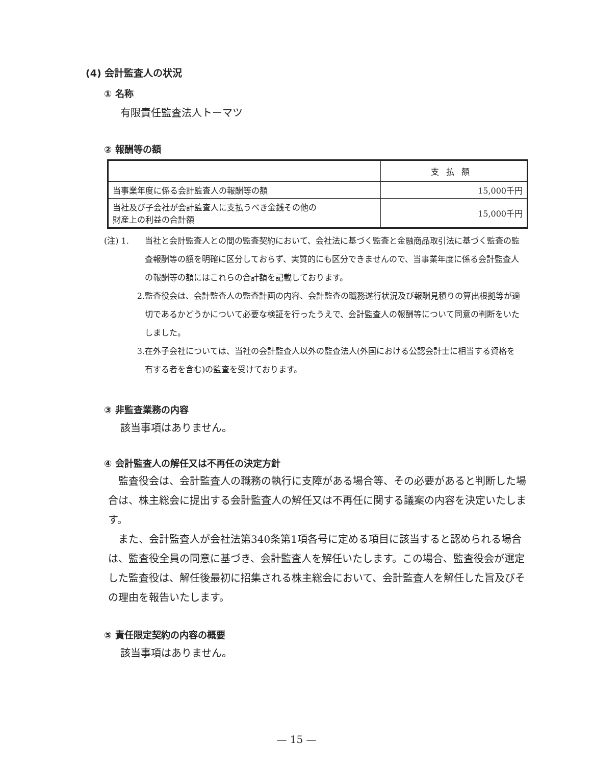(4) 会計監査人の状況
① 名称
有限責任監査法人トーマツ
② 報酬等の額
| | 支払額 |
| --- | --- |
| 当事業年度に係る会計監査人の報酬等の額 | 15,000千円 |
| 当社及び子会社が会計監査人に支払うべき金銭その他の 財産上の利益の合計額 | 15,000千円 |
(注) 1. 当社と会計監査人との間の監査契約において、会社法に基づく監査と金融商品取引法に基づく監査の監査報酬等の額を明確に区分しておらず、実質的にも区分できませんので、当事業年度に係る会計監査人の報酬等の額にはこれらの合計額を記載しております。
2. 監査役会は、会計監査人の監査計画の内容、会計監査の職務遂行状況及び報酬見積りの算出根拠等が適切であるかどうかについて必要な検証を行ったうえで、会計監査人の報酬等について同意の判断をいたしました。
3. 在外子会社については、当社の会計監査人以外の監査法人(外国における公認会計士に相当する資格を有する者を含む)の監査を受けております。
③ 非監査業務の内容
該当事項はありません。
④ 会計監査人の解任又は不再任の決定方針
　監査役会は、会計監査人の職務の執行に支障がある場合等、その必要があると判断した場合は、株主総会に提出する会計監査人の解任又は不再任に関する議案の内容を決定いたします。
　また、会計監査人が会社法第340条第1項各号に定める項目に該当すると認められる場合は、監査役全員の同意に基づき、会計監査人を解任いたします。この場合、監査役会が選定した監査役は、解任後最初に招集される株主総会において、会計監査人を解任した旨及びその理由を報告いたします。
⑤ 責任限定契約の内容の概要
該当事項はありません。
— 15 —